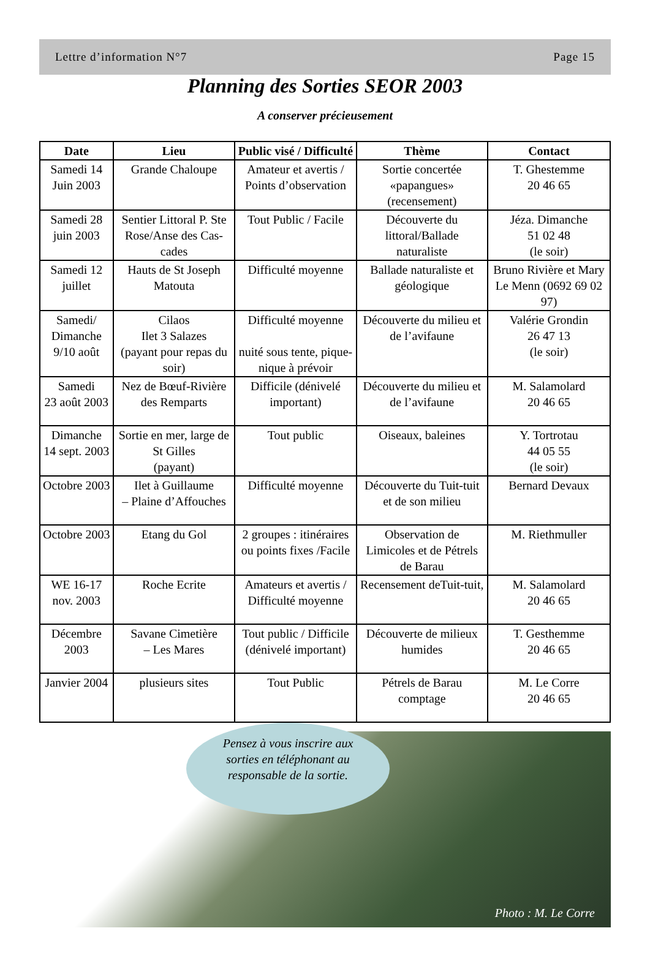Lettre d’information N°7 Page 15
Planning des Sorties SEOR 2003
A conserver précieusement
| Date | Lieu | Public visé / Difficulté | Thème | Contact |
| --- | --- | --- | --- | --- |
| Samedi 14 Juin 2003 | Grande Chaloupe | Amateur et avertis / Points d’observation | Sortie concertée «papangues» (recensement) | T. Ghestemme 20 46 65 |
| Samedi 28 juin 2003 | Sentier Littoral P. Ste Rose/Anse des Cas-cades | Tout Public / Facile | Découverte du littoral/Ballade naturaliste | Jéza. Dimanche 51 02 48 (le soir) |
| Samedi 12 juillet | Hauts de St Joseph Matouta | Difficulté moyenne | Ballade naturaliste et géologique | Bruno Rivière et Mary Le Menn (0692 69 02 97) |
| Samedi/ Dimanche 9/10 août | Cilaos Ilet 3 Salazes (payant pour repas du soir) | Difficulté moyenne nuité sous tente, pique-nique à prévoir | Découverte du milieu et de l’avifaune | Valérie Grondin 26 47 13 (le soir) |
| Samedi 23 août 2003 | Nez de Bœuf-Rivière des Remparts | Difficile (dénivelé important) | Découverte du milieu et de l’avifaune | M. Salamolard 20 46 65 |
| Dimanche 14 sept. 2003 | Sortie en mer, large de St Gilles (payant) | Tout public | Oiseaux, baleines | Y. Tortrotau 44 05 55 (le soir) |
| Octobre 2003 | Ilet à Guillaume – Plaine d’Affouches | Difficulté moyenne | Découverte du Tuit-tuit et de son milieu | Bernard Devaux |
| Octobre 2003 | Etang du Gol | 2 groupes : itinéraires ou points fixes /Facile | Observation de Limicoles et de Pétrels de Barau | M. Riethmuller |
| WE 16-17 nov. 2003 | Roche Ecrite | Amateurs et avertis / Difficulté moyenne | Recensement deTuit-tuit, | M. Salamolard 20 46 65 |
| Décembre 2003 | Savane Cimetière – Les Mares | Tout public / Difficile (dénivelé important) | Découverte de milieux humides | T. Gesthemme 20 46 65 |
| Janvier 2004 | plusieurs sites | Tout Public | Pétrels de Barau comptage | M. Le Corre 20 46 65 |
Pensez à vous inscrire aux sorties en téléphonant au responsable de la sortie.
Photo : M. Le Corre